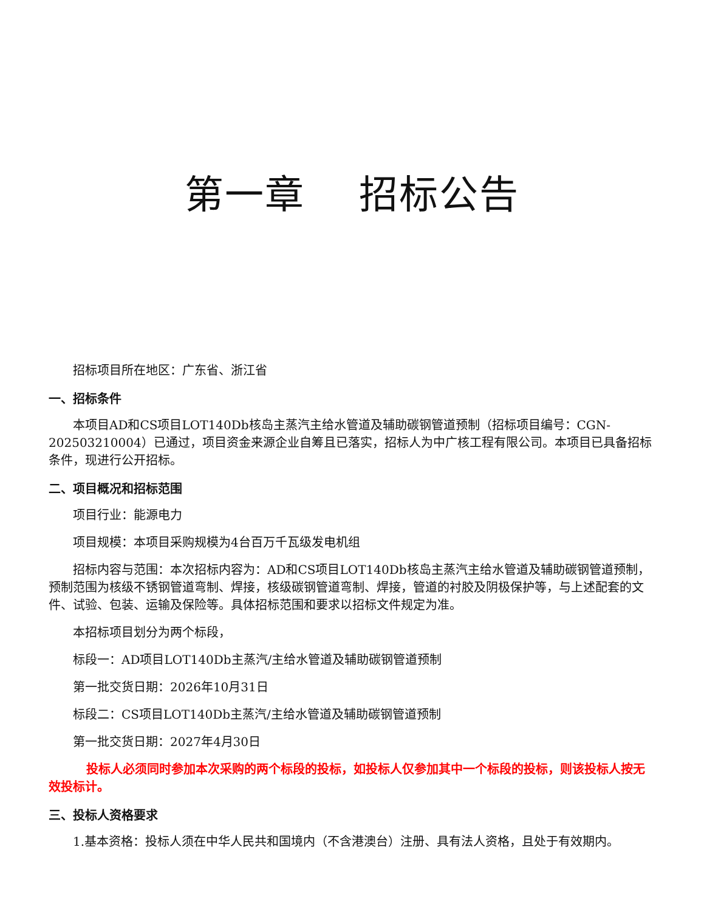第一章 招标公告
招标项目所在地区：广东省、浙江省
一、招标条件
本项目AD和CS项目LOT140Db核岛主蒸汽主给水管道及辅助碳钢管道预制（招标项目编号：CGN-202503210004）已通过，项目资金来源企业自筹且已落实，招标人为中广核工程有限公司。本项目已具备招标条件，现进行公开招标。
二、项目概况和招标范围
项目行业：能源电力
项目规模：本项目采购规模为4台百万千瓦级发电机组
招标内容与范围：本次招标内容为：AD和CS项目LOT140Db核岛主蒸汽主给水管道及辅助碳钢管道预制，预制范围为核级不锈钢管道弯制、焊接，核级碳钢管道弯制、焊接，管道的衬胶及阴极保护等，与上述配套的文件、试验、包装、运输及保险等。具体招标范围和要求以招标文件规定为准。
本招标项目划分为两个标段，
标段一：AD项目LOT140Db主蒸汽/主给水管道及辅助碳钢管道预制
第一批交货日期：2026年10月31日
标段二：CS项目LOT140Db主蒸汽/主给水管道及辅助碳钢管道预制
第一批交货日期：2027年4月30日
投标人必须同时参加本次采购的两个标段的投标，如投标人仅参加其中一个标段的投标，则该投标人按无效投标计。
三、投标人资格要求
1.基本资格：投标人须在中华人民共和国境内（不含港澳台）注册、具有法人资格，且处于有效期内。